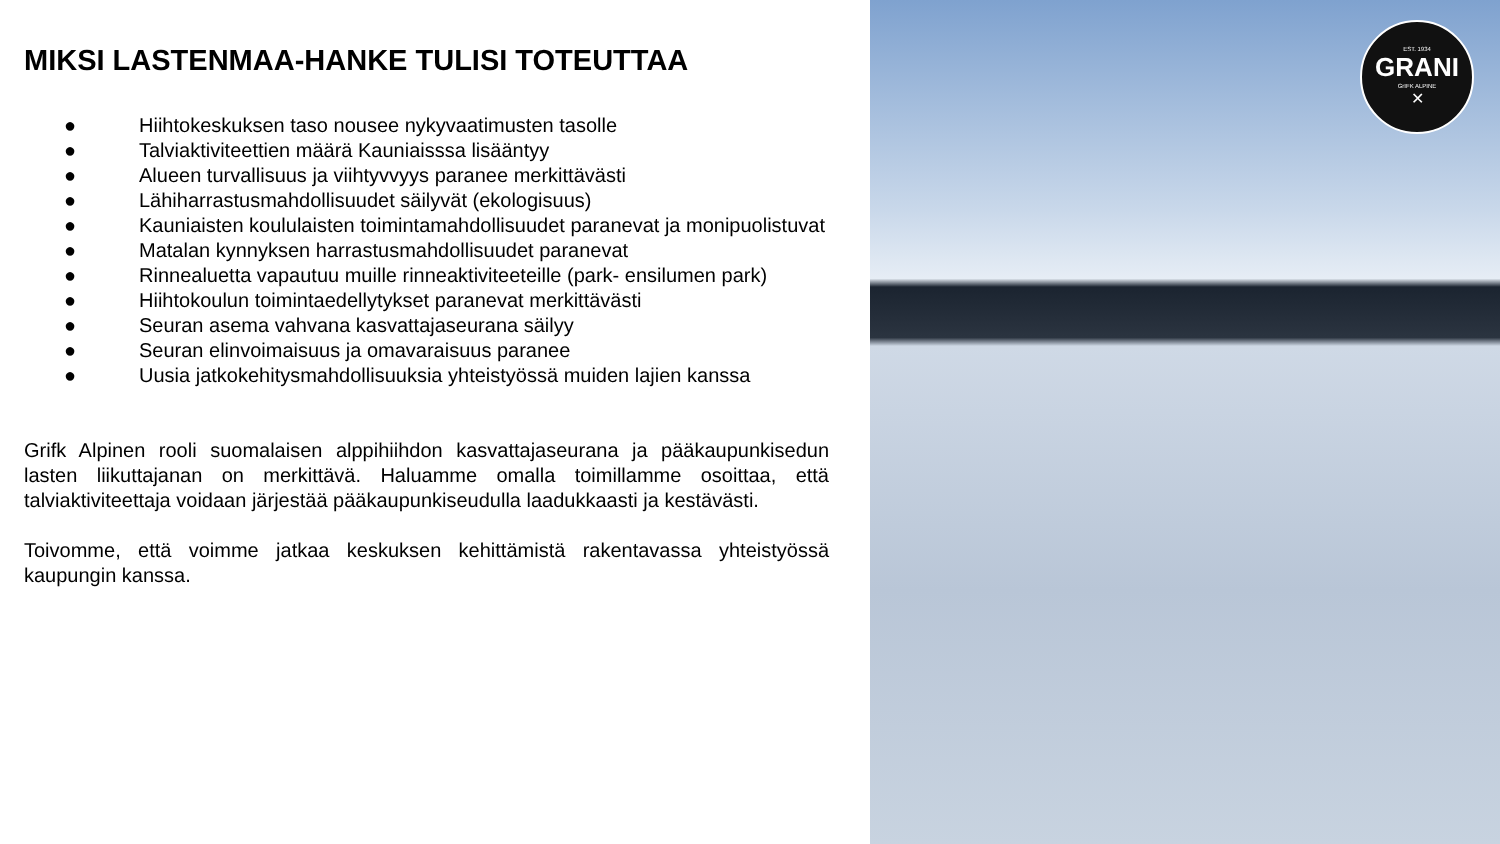MIKSI LASTENMAA-HANKE TULISI TOTEUTTAA
● Hiihtokeskuksen taso nousee nykyvaatimusten tasolle
● Talviaktiviteettien määrä Kauniaisssa lisääntyy
● Alueen turvallisuus ja viihtyvvyys paranee merkittävästi
● Lähiharrastusmahdollisuudet säilyvät (ekologisuus)
● Kauniaisten koululaisten toimintamahdollisuudet paranevat ja monipuolistuvat
● Matalan kynnyksen harrastusmahdollisuudet paranevat
● Rinnealuetta vapautuu muille rinneaktiviteeteille (park- ensilumen park)
● Hiihtokoulun toimintaedellytykset paranevat merkittävästi
● Seuran asema vahvana kasvattajaseurana säilyy
● Seuran elinvoimaisuus ja omavaraisuus paranee
● Uusia jatkokehitysmahdollisuuksia yhteistyössä muiden lajien kanssa
Grifk Alpinen rooli suomalaisen alppihiihdon kasvattajaseurana ja pääkaupunkisedun lasten liikuttajanan on merkittävä. Haluamme omalla toimillamme osoittaa, että talviaktiviteettaja voidaan järjestää pääkaupunkiseudulla laadukkaasti ja kestävästi.
Toivomme, että voimme jatkaa keskuksen kehittämistä rakentavassa yhteistyössä kaupungin kanssa.
EST. 1934
GRANI
GrIFK ALPINE
✕